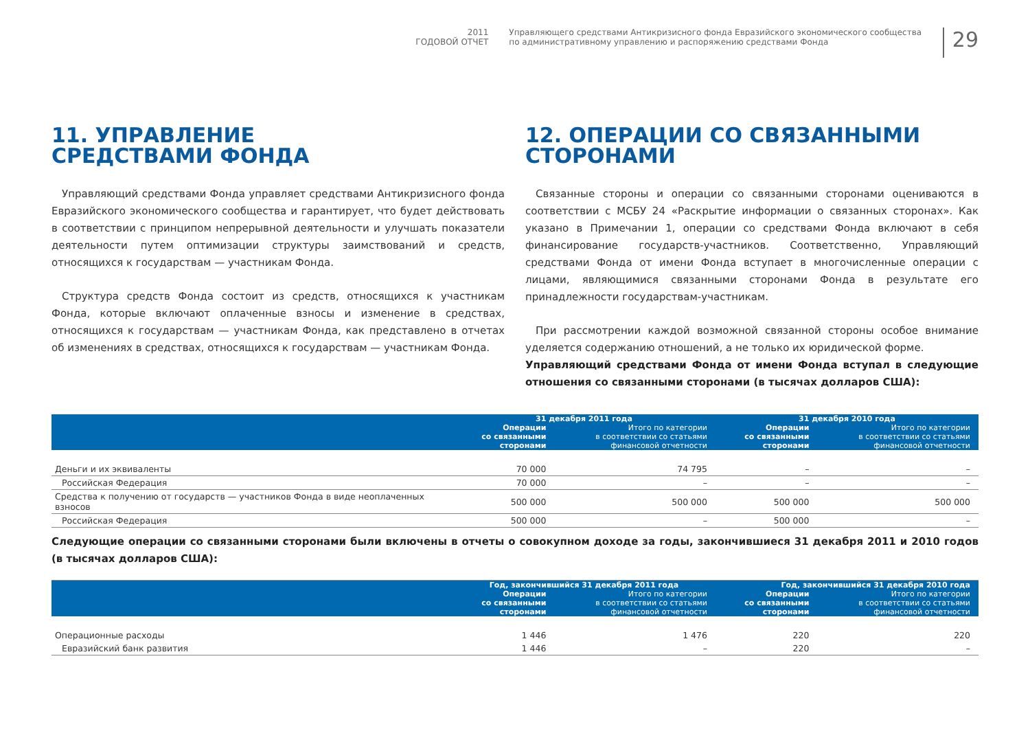2011
ГОДОВОЙ ОТЧЕТ
Управляющего средствами Антикризисного фонда Евразийского экономического сообщества
по административному управлению и распоряжению средствами Фонда
29
11. УПРАВЛЕНИЕ
СРЕДСТВАМИ ФОНДА
Управляющий средствами Фонда управляет средствами Антикризисного фонда Евразийского экономического сообщества и гарантирует, что будет действовать в соответствии с принципом непрерывной деятельности и улучшать показатели деятельности путем оптимизации структуры заимствований и средств, относящихся к государствам — участникам Фонда.
Структура средств Фонда состоит из средств, относящихся к участникам Фонда, которые включают оплаченные взносы и изменение в средствах, относящихся к государствам — участникам Фонда, как представлено в отчетах об изменениях в средствах, относящихся к государствам — участникам Фонда.
12. ОПЕРАЦИИ СО СВЯЗАННЫМИ СТОРОНАМИ
Связанные стороны и операции со связанными сторонами оцениваются в соответствии с МСБУ 24 «Раскрытие информации о связанных сторонах». Как указано в Примечании 1, операции со средствами Фонда включают в себя финансирование государств-участников. Соответственно, Управляющий средствами Фонда от имени Фонда вступает в многочисленные операции с лицами, являющимися связанными сторонами Фонда в результате его принадлежности государствам-участникам.
При рассмотрении каждой возможной связанной стороны особое внимание уделяется содержанию отношений, а не только их юридической форме.
Управляющий средствами Фонда от имени Фонда вступал в следующие отношения со связанными сторонами (в тысячах долларов США):
| | 31 декабря 2011 года | | 31 декабря 2010 года | |
| --- | --- | --- | --- | --- |
| | Операции со связанными сторонами | Итого по категории в соответствии со статьями финансовой отчетности | Операции со связанными сторонами | Итого по категории в соответствии со статьями финансовой отчетности |
| Деньги и их эквиваленты | 70 000 | 74 795 | – | – |
| Российская Федерация | 70 000 | – | – | – |
| Средства к получению от государств — участников Фонда в виде неоплаченных взносов | 500 000 | 500 000 | 500 000 | 500 000 |
| Российская Федерация | 500 000 | – | 500 000 | – |
Следующие операции со связанными сторонами были включены в отчеты о совокупном доходе за годы, закончившиеся 31 декабря 2011 и 2010 годов (в тысячах долларов США):
| | Год, закончившийся 31 декабря 2011 года | | Год, закончившийся 31 декабря 2010 года | |
| --- | --- | --- | --- | --- |
| | Операции со связанными сторонами | Итого по категории в соответствии со статьями финансовой отчетности | Операции со связанными сторонами | Итого по категории в соответствии со статьями финансовой отчетности |
| Операционные расходы | 1 446 | 1 476 | 220 | 220 |
| Евразийский банк развития | 1 446 | – | 220 | – |